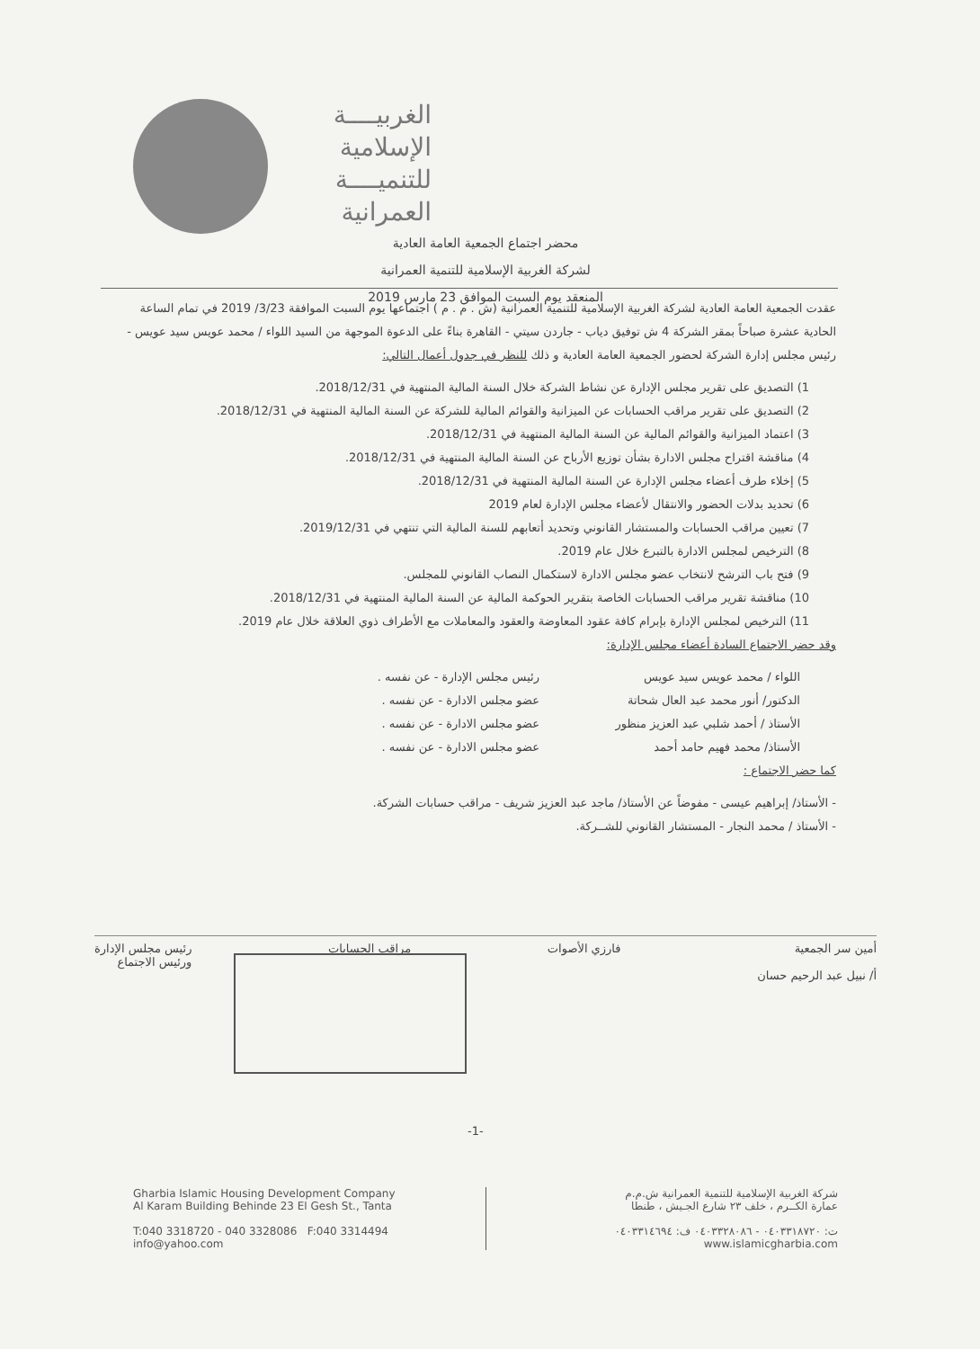الغربيــــة
الإسلامية
للتنميــــة
العمرانية
محضر اجتماع الجمعية العامة العادية
لشركة الغربية الإسلامية للتنمية العمرانية
المنعقد يوم السبت الموافق 23 مارس 2019
عقدت الجمعية العامة العادية لشركة الغربية الإسلامية للتنمية العمرانية (ش . م . م ) اجتماعها يوم السبت الموافقة 3/23/ 2019 في تمام الساعة الحادية عشرة صباحاً بمقر الشركة 4 ش توفيق دياب - جاردن سيتي - القاهرة بناءً على الدعوة الموجهة من السيد اللواء / محمد عويس سيد عويس - رئيس مجلس إدارة الشركة لحضور الجمعية العامة العادية و ذلك للنظر في جدول أعمال التالي:
1) التصديق على تقرير مجلس الإدارة عن نشاط الشركة خلال السنة المالية المنتهية في 2018/12/31.
2) التصديق على تقرير مراقب الحسابات عن الميزانية والقوائم المالية للشركة عن السنة المالية المنتهية في 2018/12/31.
3) اعتماد الميزانية والقوائم المالية عن السنة المالية المنتهية في 2018/12/31.
4) مناقشة اقتراح مجلس الادارة بشأن توزيع الأرباح عن السنة المالية المنتهية في 2018/12/31.
5) إخلاء طرف أعضاء مجلس الإدارة عن السنة المالية المنتهية في 2018/12/31.
6) تحديد بدلات الحضور والانتقال لأعضاء مجلس الإدارة لعام 2019
7) تعيين مراقب الحسابات والمستشار القانوني وتحديد أتعابهم للسنة المالية التي تنتهي في 2019/12/31.
8) الترخيص لمجلس الادارة بالتبرع خلال عام 2019.
9) فتح باب الترشح لانتخاب عضو مجلس الادارة لاستكمال النصاب القانوني للمجلس.
10) مناقشة تقرير مراقب الحسابات الخاصة بتقرير الحوكمة المالية عن السنة المالية المنتهية في 2018/12/31.
11) الترخيص لمجلس الإدارة بإبرام كافة عقود المعاوضة والعقود والمعاملات مع الأطراف ذوي العلاقة خلال عام 2019.
وقد حضر الاجتماع السادة أعضاء مجلس الإدارة:
اللواء / محمد عويس سيد عويس
رئيس مجلس الإدارة - عن نفسه .
الدكتور/ أنور محمد عبد العال شحاتة
عضو مجلس الادارة - عن نفسه .
الأستاذ / أحمد شلبي عبد العزيز منظور
عضو مجلس الادارة - عن نفسه .
الأستاذ/ محمد فهيم حامد أحمد
عضو مجلس الادارة - عن نفسه .
كما حضر الاجتماع :
- الأستاذ/ إبراهيم عيسى - مفوضاً عن الأستاذ/ ماجد عبد العزيز شريف - مراقب حسابات الشركة.
- الأستاذ / محمد النجار - المستشار القانوني للشــركة.
أمين سر الجمعية
أ/ نبيل عبد الرحيم حسان
فارزي الأصوات مراقب الحسابات رئيس مجلس الإدارة
ورئيس الاجتماع
-1-
Gharbia Islamic Housing Development Company
Al Karam Building Behinde 23 El Gesh St., Tanta
T:040 3318720 - 040 3328086 F:040 3314494
info@yahoo.com
شركة الغربية الإسلامية للتنمية العمرانية ش.م.م
عمارة الكــرم ، خلف ٢٣ شارع الجـيش ، طنطا
ت: ٠٤٠٣٣١٨٧٢٠ - ٠٤٠٣٣٢٨٠٨٦ ف: ٠٤٠٣٣١٤٦٩٤
www.islamicgharbia.com